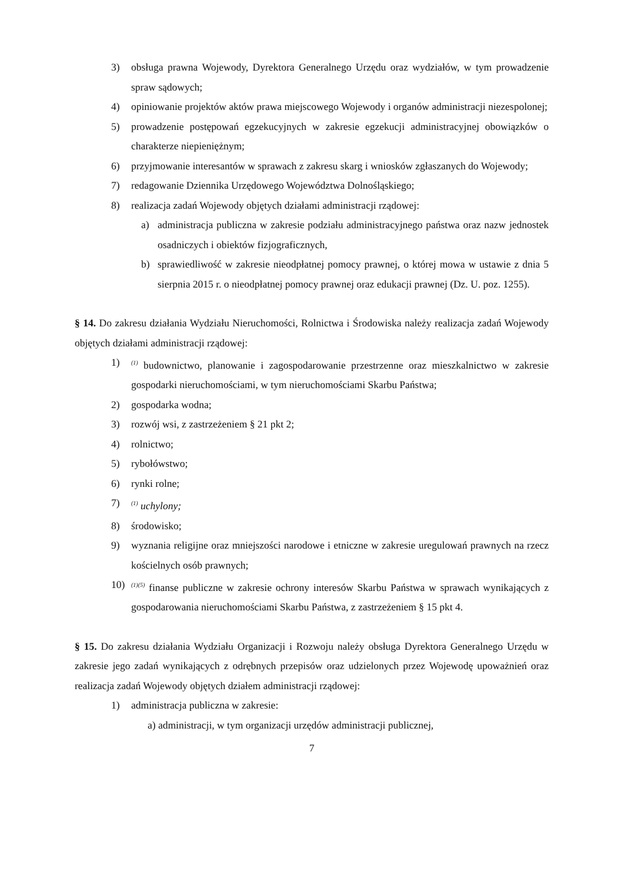3) obsługa prawna Wojewody, Dyrektora Generalnego Urzędu oraz wydziałów, w tym prowadzenie spraw sądowych;
4) opiniowanie projektów aktów prawa miejscowego Wojewody i organów administracji niezespolonej;
5) prowadzenie postępowań egzekucyjnych w zakresie egzekucji administracyjnej obowiązków o charakterze niepieniężnym;
6) przyjmowanie interesantów w sprawach z zakresu skarg i wniosków zgłaszanych do Wojewody;
7) redagowanie Dziennika Urzędowego Województwa Dolnośląskiego;
8) realizacja zadań Wojewody objętych działami administracji rządowej:
a) administracja publiczna w zakresie podziału administracyjnego państwa oraz nazw jednostek osadniczych i obiektów fizjograficznych,
b) sprawiedliwość w zakresie nieodpłatnej pomocy prawnej, o której mowa w ustawie z dnia 5 sierpnia 2015 r. o nieodpłatnej pomocy prawnej oraz edukacji prawnej (Dz. U. poz. 1255).
§ 14. Do zakresu działania Wydziału Nieruchomości, Rolnictwa i Środowiska należy realizacja zadań Wojewody objętych działami administracji rządowej:
1)<sup>(1)</sup> budownictwo, planowanie i zagospodarowanie przestrzenne oraz mieszkalnictwo w zakresie gospodarki nieruchomościami, w tym nieruchomościami Skarbu Państwa;
2) gospodarka wodna;
3) rozwój wsi, z zastrzeżeniem § 21 pkt 2;
4) rolnictwo;
5) rybołówstwo;
6) rynki rolne;
7)<sup>(1)</sup> uchylony;
8) środowisko;
9) wyznania religijne oraz mniejszości narodowe i etniczne w zakresie uregulowań prawnych na rzecz kościelnych osób prawnych;
10)<sup>(1)(5)</sup> finanse publiczne w zakresie ochrony interesów Skarbu Państwa w sprawach wynikających z gospodarowania nieruchomościami Skarbu Państwa, z zastrzeżeniem § 15 pkt 4.
§ 15. Do zakresu działania Wydziału Organizacji i Rozwoju należy obsługa Dyrektora Generalnego Urzędu w zakresie jego zadań wynikających z odrębnych przepisów oraz udzielonych przez Wojewodę upoważnień oraz realizacja zadań Wojewody objętych działem administracji rządowej:
1) administracja publiczna w zakresie:
a) administracji, w tym organizacji urzędów administracji publicznej,
7